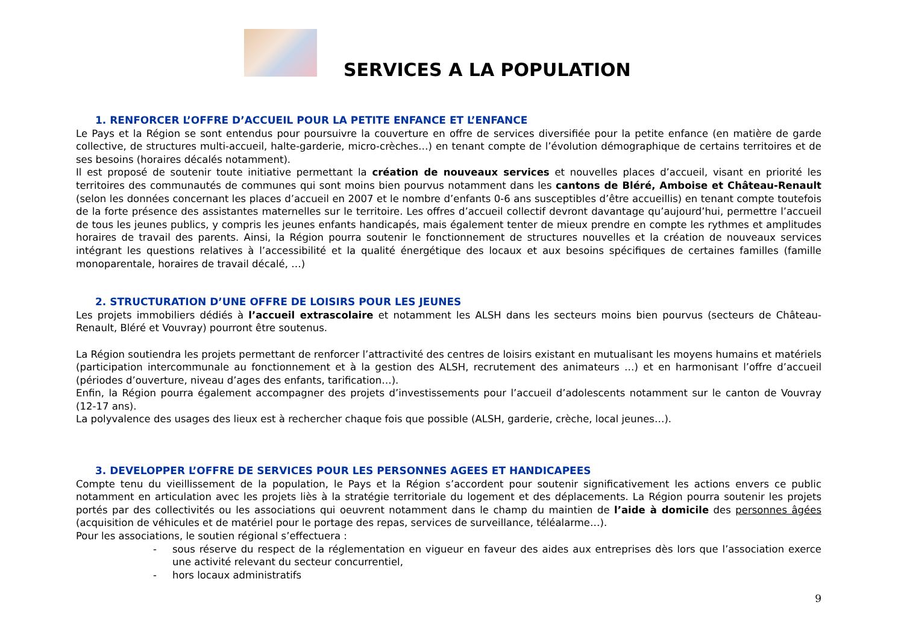SERVICES A LA POPULATION
1. RENFORCER L’OFFRE D’ACCUEIL POUR LA PETITE ENFANCE ET L’ENFANCE
Le Pays et la Région se sont entendus pour poursuivre la couverture en offre de services diversifiée pour la petite enfance (en matière de garde collective, de structures multi-accueil, halte-garderie, micro-crèches…) en tenant compte de l’évolution démographique de certains territoires et de ses besoins (horaires décalés notamment).
Il est proposé de soutenir toute initiative permettant la création de nouveaux services et nouvelles places d’accueil, visant en priorité les territoires des communautés de communes qui sont moins bien pourvus notamment dans les cantons de Bléré, Amboise et Château-Renault (selon les données concernant les places d’accueil en 2007 et le nombre d’enfants 0-6 ans susceptibles d’être accueillis) en tenant compte toutefois de la forte présence des assistantes maternelles sur le territoire. Les offres d’accueil collectif devront davantage qu’aujourd’hui, permettre l’accueil de tous les jeunes publics, y compris les jeunes enfants handicapés, mais également tenter de mieux prendre en compte les rythmes et amplitudes horaires de travail des parents. Ainsi, la Région pourra soutenir le fonctionnement de structures nouvelles et la création de nouveaux services intégrant les questions relatives à l’accessibilité et la qualité énergétique des locaux et aux besoins spécifiques de certaines familles (famille monoparentale, horaires de travail décalé, …)
2. STRUCTURATION D’UNE OFFRE DE LOISIRS POUR LES JEUNES
Les projets immobiliers dédiés à l’accueil extrascolaire et notamment les ALSH dans les secteurs moins bien pourvus (secteurs de Château-Renault, Bléré et Vouvray) pourront être soutenus.
La Région soutiendra les projets permettant de renforcer l’attractivité des centres de loisirs existant en mutualisant les moyens humains et matériels (participation intercommunale au fonctionnement et à la gestion des ALSH, recrutement des animateurs …) et en harmonisant l’offre d’accueil (périodes d’ouverture, niveau d’ages des enfants, tarification…).
Enfin, la Région pourra également accompagner des projets d’investissements pour l’accueil d’adolescents notamment sur le canton de Vouvray (12-17 ans).
La polyvalence des usages des lieux est à rechercher chaque fois que possible (ALSH, garderie, crèche, local jeunes…).
3. DEVELOPPER L’OFFRE DE SERVICES POUR LES PERSONNES AGEES ET HANDICAPEES
Compte tenu du vieillissement de la population, le Pays et la Région s’accordent pour soutenir significativement les actions envers ce public notamment en articulation avec les projets liès à la stratégie territoriale du logement et des déplacements. La Région pourra soutenir les projets portés par des collectivités ou les associations qui oeuvrent notamment dans le champ du maintien de l’aide à domicile des personnes âgées (acquisition de véhicules et de matériel pour le portage des repas, services de surveillance, téléalarme…).
Pour les associations, le soutien régional s’effectuera :
- sous réserve du respect de la réglementation en vigueur en faveur des aides aux entreprises dès lors que l’association exerce une activité relevant du secteur concurrentiel,
- hors locaux administratifs
9